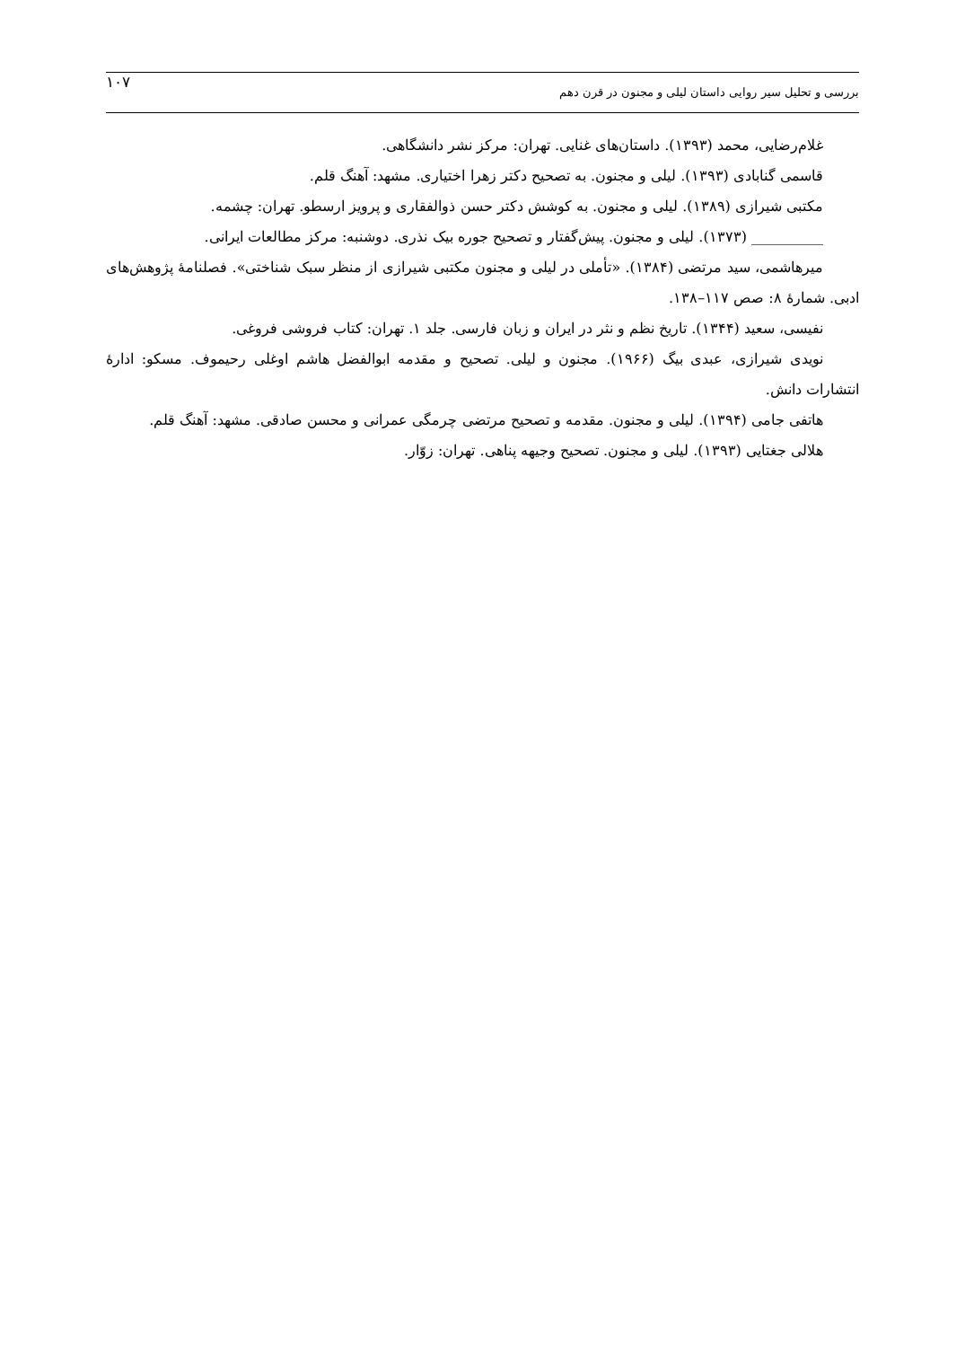بررسی و تحلیل سیر روایی داستان لیلی و مجنون در قرن دهم ۱۰۷
غلام‌رضایی، محمد (۱۳۹۳). داستان‌های غنایی. تهران: مرکز نشر دانشگاهی.
قاسمی گنابادی (۱۳۹۳). لیلی و مجنون. به تصحیح دکتر زهرا اختیاری. مشهد: آهنگ قلم.
مکتبی شیرازی (۱۳۸۹). لیلی و مجنون. به کوشش دکتر حسن ذوالفقاری و پرویز ارسطو. تهران: چشمه.
__________ (۱۳۷۳). لیلی و مجنون. پیش‌گفتار و تصحیح جوره بیک نذری. دوشنبه: مرکز مطالعات ایرانی.
میرهاشمی، سید مرتضی (۱۳۸۴). «تأملی در لیلی و مجنون مکتبی شیرازی از منظر سبک شناختی». فصلنامهٔ پژوهش‌های ادبی. شمارهٔ ۸: صص ۱۱۷–۱۳۸.
نفیسی، سعید (۱۳۴۴). تاریخ نظم و نثر در ایران و زبان فارسی. جلد ۱. تهران: کتاب فروشی فروغی.
نویدی شیرازی، عبدی بیگ (۱۹۶۶). مجنون و لیلی. تصحیح و مقدمه ابوالفضل هاشم اوغلی رحیموف. مسکو: ادارهٔ انتشارات دانش.
هاتفی جامی (۱۳۹۴). لیلی و مجنون. مقدمه و تصحیح مرتضی چرمگی عمرانی و محسن صادقی. مشهد: آهنگ قلم.
هلالی جغتایی (۱۳۹۳). لیلی و مجنون. تصحیح وجیهه پناهی. تهران: زوّار.